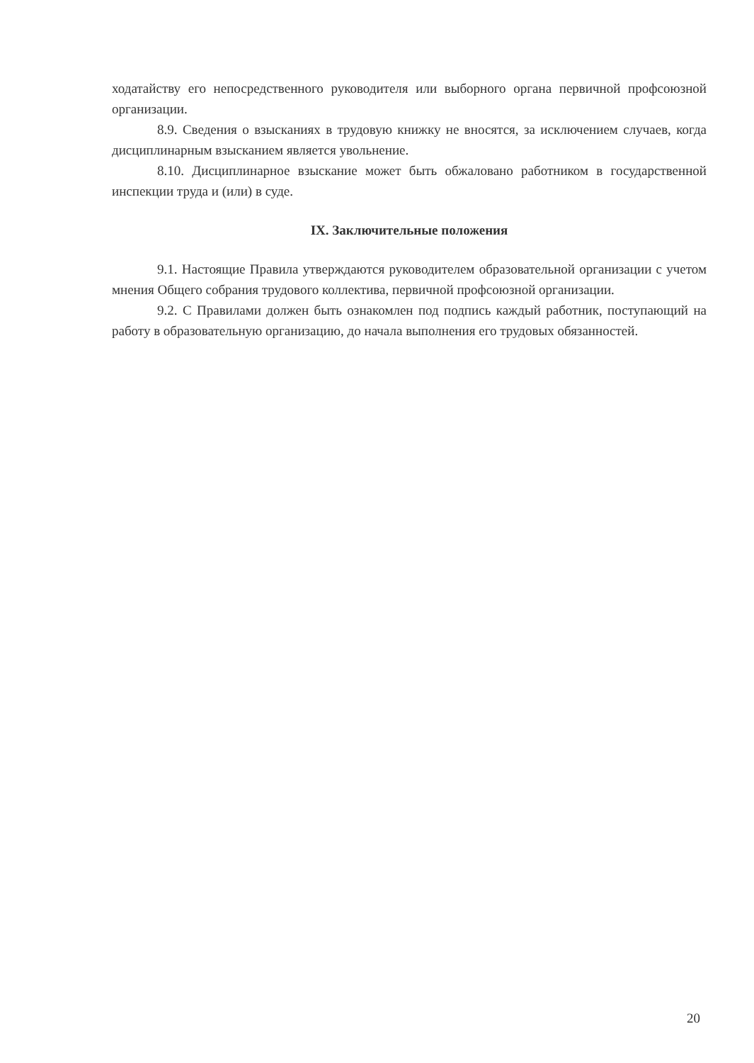ходатайству его непосредственного руководителя или выборного органа первичной профсоюзной организации.
8.9. Сведения о взысканиях в трудовую книжку не вносятся, за исключением случаев, когда дисциплинарным взысканием является увольнение.
8.10. Дисциплинарное взыскание может быть обжаловано работником в государственной инспекции труда и (или) в суде.
IX. Заключительные положения
9.1. Настоящие Правила утверждаются руководителем образовательной организации с учетом мнения Общего собрания трудового коллектива, первичной профсоюзной организации.
9.2. С Правилами должен быть ознакомлен под подпись каждый работник, поступающий на работу в образовательную организацию, до начала выполнения его трудовых обязанностей.
20